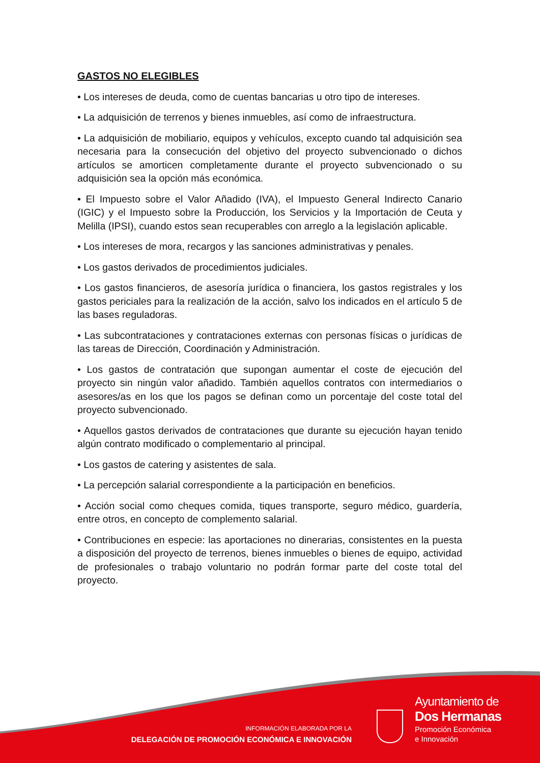GASTOS NO ELEGIBLES
• Los intereses de deuda, como de cuentas bancarias u otro tipo de intereses.
• La adquisición de terrenos y bienes inmuebles, así como de infraestructura.
• La adquisición de mobiliario, equipos y vehículos, excepto cuando tal adquisición sea necesaria para la consecución del objetivo del proyecto subvencionado o dichos artículos se amorticen completamente durante el proyecto subvencionado o su adquisición sea la opción más económica.
• El Impuesto sobre el Valor Añadido (IVA), el Impuesto General Indirecto Canario (IGIC) y el Impuesto sobre la Producción, los Servicios y la Importación de Ceuta y Melilla (IPSI), cuando estos sean recuperables con arreglo a la legislación aplicable.
• Los intereses de mora, recargos y las sanciones administrativas y penales.
• Los gastos derivados de procedimientos judiciales.
• Los gastos financieros, de asesoría jurídica o financiera, los gastos registrales y los gastos periciales para la realización de la acción, salvo los indicados en el artículo 5 de las bases reguladoras.
• Las subcontrataciones y contrataciones externas con personas físicas o jurídicas de las tareas de Dirección, Coordinación y Administración.
• Los gastos de contratación que supongan aumentar el coste de ejecución del proyecto sin ningún valor añadido. También aquellos contratos con intermediarios o asesores/as en los que los pagos se definan como un porcentaje del coste total del proyecto subvencionado.
• Aquellos gastos derivados de contrataciones que durante su ejecución hayan tenido algún contrato modificado o complementario al principal.
• Los gastos de catering y asistentes de sala.
• La percepción salarial correspondiente a la participación en beneficios.
• Acción social como cheques comida, tiques transporte, seguro médico, guardería, entre otros, en concepto de complemento salarial.
• Contribuciones en especie: las aportaciones no dinerarias, consistentes en la puesta a disposición del proyecto de terrenos, bienes inmuebles o bienes de equipo, actividad de profesionales o trabajo voluntario no podrán formar parte del coste total del proyecto.
INFORMACIÓN ELABORADA POR LA
DELEGACIÓN DE PROMOCIÓN ECONÓMICA E INNOVACIÓN
Ayuntamiento de
Dos Hermanas
Promoción Económica
e Innovación